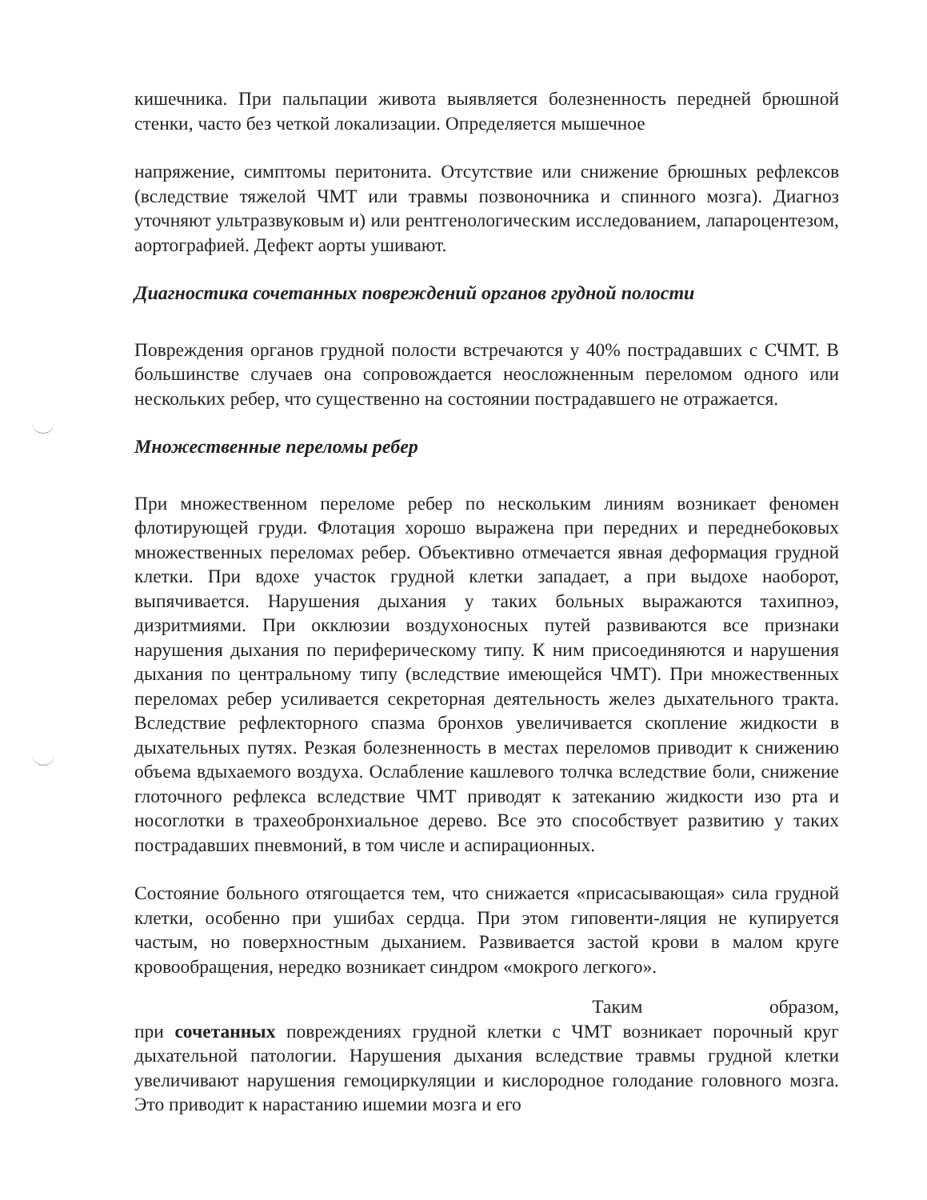кишечника. При пальпации живота выявляется болезненность передней брюшной стенки, часто без четкой локализации. Определяется мышечное
напряжение, симптомы перитонита. Отсутствие или снижение брюшных рефлексов (вследствие тяжелой ЧМТ или травмы позвоночника и спинного мозга). Диагноз уточняют ультразвуковым и) или рентгенологическим исследованием, лапароцентезом, аортографией. Дефект аорты ушивают.
Диагностика сочетанных повреждений органов грудной полости
Повреждения органов грудной полости встречаются у 40% пострадавших с СЧМТ. В большинстве случаев она сопровождается неосложненным переломом одного или нескольких ребер, что существенно на состоянии пострадавшего не отражается.
Множественные переломы ребер
При множественном переломе ребер по нескольким линиям возникает феномен флотирующей груди. Флотация хорошо выражена при передних и переднебоковых множественных переломах ребер. Объективно отмечается явная деформация грудной клетки. При вдохе участок грудной клетки западает, а при выдохе наоборот, выпячивается. Нарушения дыхания у таких больных выражаются тахипноэ, дизритмиями. При окклюзии воздухоносных путей развиваются все признаки нарушения дыхания по периферическому типу. К ним присоединяются и нарушения дыхания по центральному типу (вследствие имеющейся ЧМТ). При множественных переломах ребер усиливается секреторная деятельность желез дыхательного тракта. Вследствие рефлекторного спазма бронхов увеличивается скопление жидкости в дыхательных путях. Резкая болезненность в местах переломов приводит к снижению объема вдыхаемого воздуха. Ослабление кашлевого толчка вследствие боли, снижение глоточного рефлекса вследствие ЧМТ приводят к затеканию жидкости изо рта и носоглотки в трахеобронхиальное дерево. Все это способствует развитию у таких пострадавших пневмоний, в том числе и аспирационных.
Состояние больного отягощается тем, что снижается «присасывающая» сила грудной клетки, особенно при ушибах сердца. При этом гиповенти-ляция не купируется частым, но поверхностным дыханием. Развивается застой крови в малом круге кровообращения, нередко возникает синдром «мокрого легкого».
Таким образом,
при сочетанных повреждениях грудной клетки с ЧМТ возникает порочный круг дыхательной патологии. Нарушения дыхания вследствие травмы грудной клетки увеличивают нарушения гемоциркуляции и кислородное голодание головного мозга. Это приводит к нарастанию ишемии мозга и его